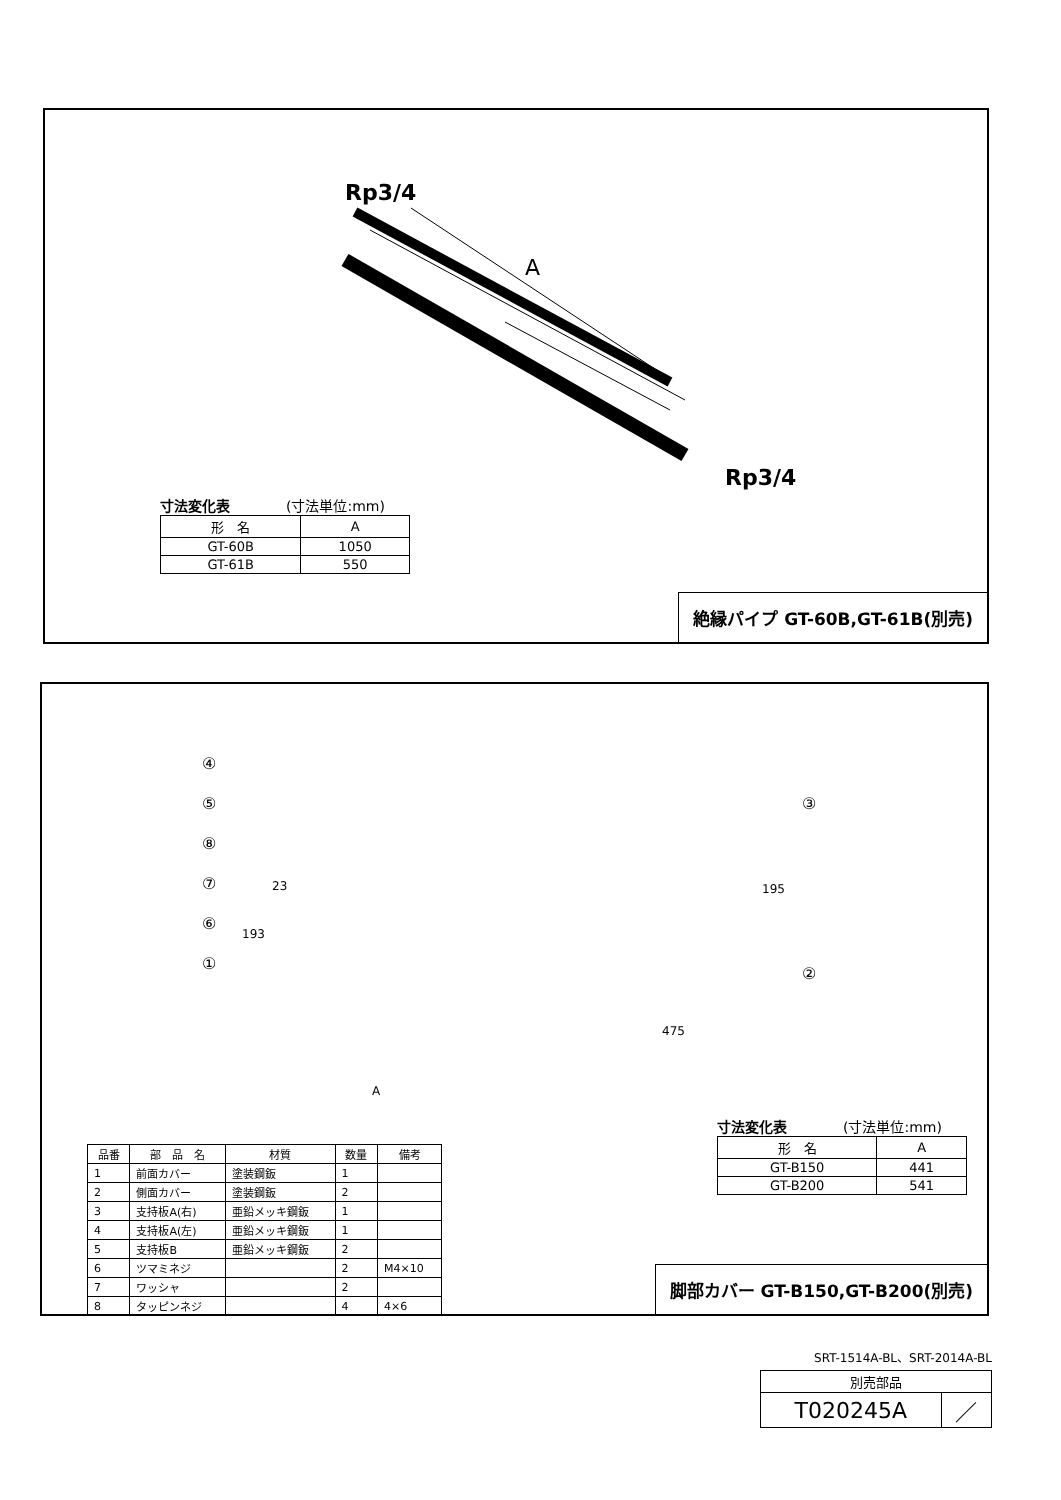Rp3/4
A
Rp3/4
寸法変化表　　　　(寸法単位:mm)
| 形 名 | A |
| --- | --- |
| GT-60B | 1050 |
| GT-61B | 550 |
絶縁パイプ GT-60B,GT-61B(別売)
④
⑤
⑧
⑦
⑥
①
③
②
23
193
195
475
A
寸法変化表　　　　(寸法単位:mm)
| 形 名 | A |
| --- | --- |
| GT-B150 | 441 |
| GT-B200 | 541 |
| 品番 | 部 品 名 | 材質 | 数量 | 備考 |
| --- | --- | --- | --- | --- |
| 1 | 前面カバー | 塗装鋼鈑 | 1 | |
| 2 | 側面カバー | 塗装鋼鈑 | 2 | |
| 3 | 支持板A(右) | 亜鉛メッキ鋼鈑 | 1 | |
| 4 | 支持板A(左) | 亜鉛メッキ鋼鈑 | 1 | |
| 5 | 支持板B | 亜鉛メッキ鋼鈑 | 2 | |
| 6 | ツマミネジ | | 2 | M4×10 |
| 7 | ワッシャ | | 2 | |
| 8 | タッピンネジ | | 4 | 4×6 |
脚部カバー GT-B150,GT-B200(別売)
SRT-1514A-BL、SRT-2014A-BL
| 別売部品 | |
| T020245A | ／ |